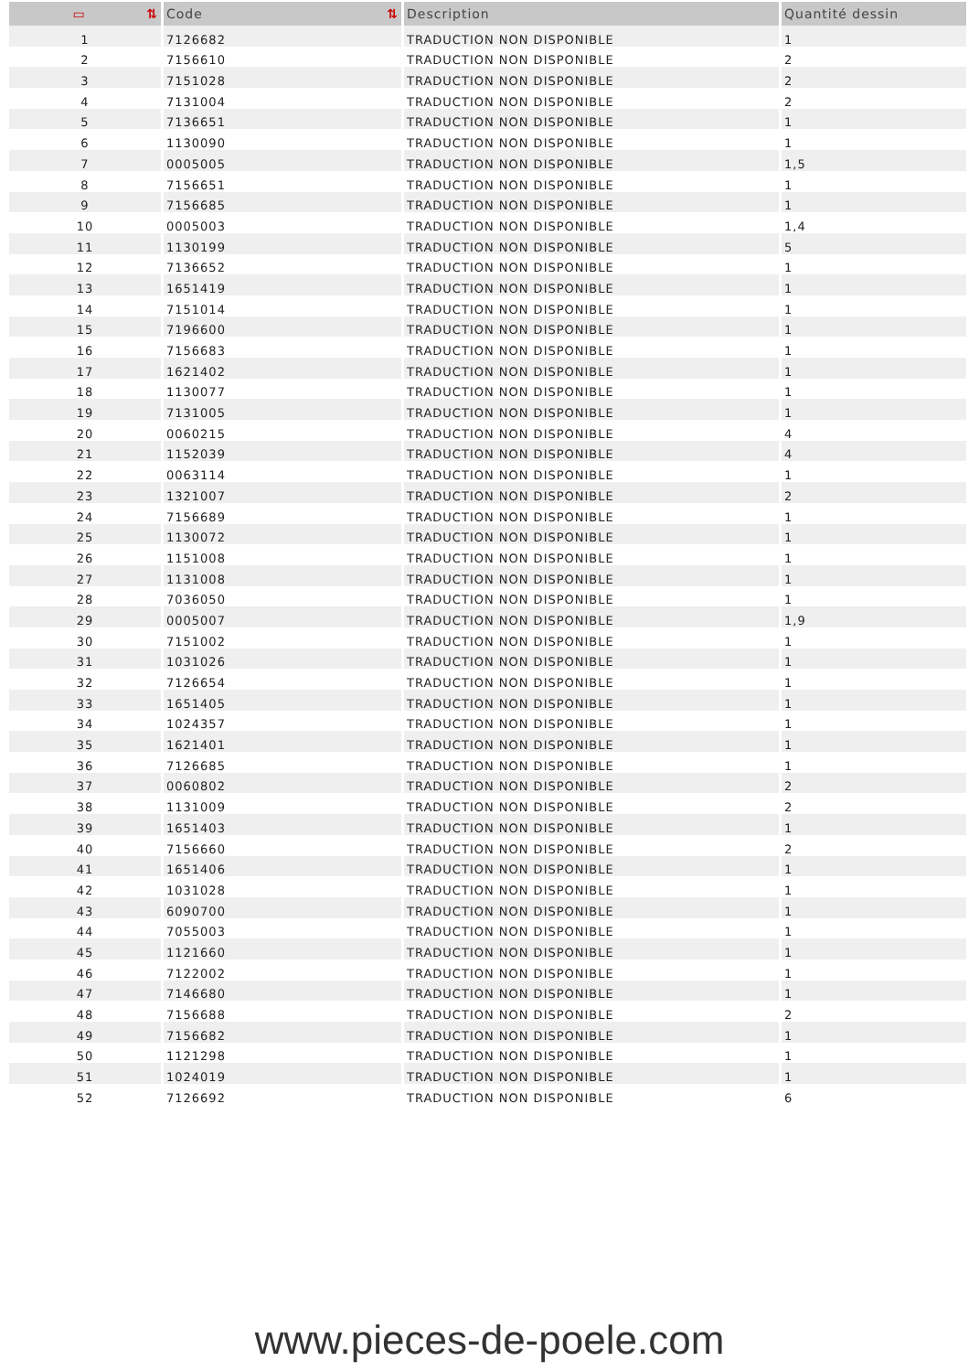| ▭ ⇅ | Code ⇅ | Description | Quantité dessin |
| --- | --- | --- | --- |
| 1 | 7126682 | TRADUCTION NON DISPONIBLE | 1 |
| 2 | 7156610 | TRADUCTION NON DISPONIBLE | 2 |
| 3 | 7151028 | TRADUCTION NON DISPONIBLE | 2 |
| 4 | 7131004 | TRADUCTION NON DISPONIBLE | 2 |
| 5 | 7136651 | TRADUCTION NON DISPONIBLE | 1 |
| 6 | 1130090 | TRADUCTION NON DISPONIBLE | 1 |
| 7 | 0005005 | TRADUCTION NON DISPONIBLE | 1,5 |
| 8 | 7156651 | TRADUCTION NON DISPONIBLE | 1 |
| 9 | 7156685 | TRADUCTION NON DISPONIBLE | 1 |
| 10 | 0005003 | TRADUCTION NON DISPONIBLE | 1,4 |
| 11 | 1130199 | TRADUCTION NON DISPONIBLE | 5 |
| 12 | 7136652 | TRADUCTION NON DISPONIBLE | 1 |
| 13 | 1651419 | TRADUCTION NON DISPONIBLE | 1 |
| 14 | 7151014 | TRADUCTION NON DISPONIBLE | 1 |
| 15 | 7196600 | TRADUCTION NON DISPONIBLE | 1 |
| 16 | 7156683 | TRADUCTION NON DISPONIBLE | 1 |
| 17 | 1621402 | TRADUCTION NON DISPONIBLE | 1 |
| 18 | 1130077 | TRADUCTION NON DISPONIBLE | 1 |
| 19 | 7131005 | TRADUCTION NON DISPONIBLE | 1 |
| 20 | 0060215 | TRADUCTION NON DISPONIBLE | 4 |
| 21 | 1152039 | TRADUCTION NON DISPONIBLE | 4 |
| 22 | 0063114 | TRADUCTION NON DISPONIBLE | 1 |
| 23 | 1321007 | TRADUCTION NON DISPONIBLE | 2 |
| 24 | 7156689 | TRADUCTION NON DISPONIBLE | 1 |
| 25 | 1130072 | TRADUCTION NON DISPONIBLE | 1 |
| 26 | 1151008 | TRADUCTION NON DISPONIBLE | 1 |
| 27 | 1131008 | TRADUCTION NON DISPONIBLE | 1 |
| 28 | 7036050 | TRADUCTION NON DISPONIBLE | 1 |
| 29 | 0005007 | TRADUCTION NON DISPONIBLE | 1,9 |
| 30 | 7151002 | TRADUCTION NON DISPONIBLE | 1 |
| 31 | 1031026 | TRADUCTION NON DISPONIBLE | 1 |
| 32 | 7126654 | TRADUCTION NON DISPONIBLE | 1 |
| 33 | 1651405 | TRADUCTION NON DISPONIBLE | 1 |
| 34 | 1024357 | TRADUCTION NON DISPONIBLE | 1 |
| 35 | 1621401 | TRADUCTION NON DISPONIBLE | 1 |
| 36 | 7126685 | TRADUCTION NON DISPONIBLE | 1 |
| 37 | 0060802 | TRADUCTION NON DISPONIBLE | 2 |
| 38 | 1131009 | TRADUCTION NON DISPONIBLE | 2 |
| 39 | 1651403 | TRADUCTION NON DISPONIBLE | 1 |
| 40 | 7156660 | TRADUCTION NON DISPONIBLE | 2 |
| 41 | 1651406 | TRADUCTION NON DISPONIBLE | 1 |
| 42 | 1031028 | TRADUCTION NON DISPONIBLE | 1 |
| 43 | 6090700 | TRADUCTION NON DISPONIBLE | 1 |
| 44 | 7055003 | TRADUCTION NON DISPONIBLE | 1 |
| 45 | 1121660 | TRADUCTION NON DISPONIBLE | 1 |
| 46 | 7122002 | TRADUCTION NON DISPONIBLE | 1 |
| 47 | 7146680 | TRADUCTION NON DISPONIBLE | 1 |
| 48 | 7156688 | TRADUCTION NON DISPONIBLE | 2 |
| 49 | 7156682 | TRADUCTION NON DISPONIBLE | 1 |
| 50 | 1121298 | TRADUCTION NON DISPONIBLE | 1 |
| 51 | 1024019 | TRADUCTION NON DISPONIBLE | 1 |
| 52 | 7126692 | TRADUCTION NON DISPONIBLE | 6 |
www.pieces-de-poele.com